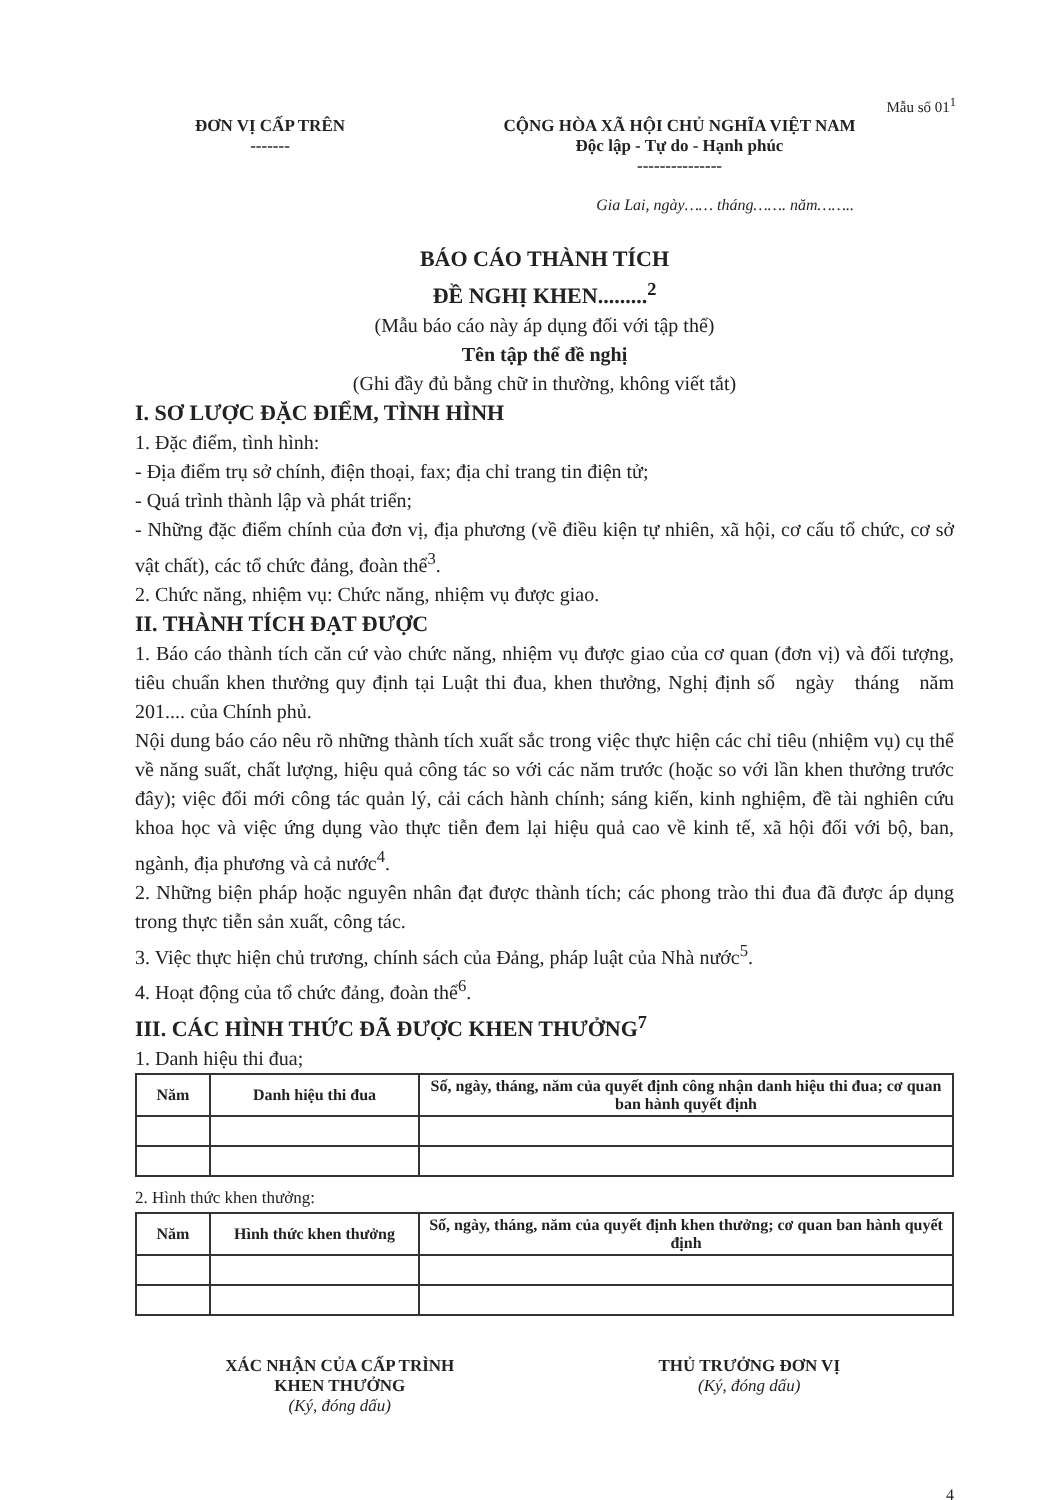Mẫu số 01<sup>1</sup>
ĐƠN VỊ CẤP TRÊN
-------
CỘNG HÒA XÃ HỘI CHỦ NGHĨA VIỆT NAM
Độc lập - Tự do - Hạnh phúc
---------------
Gia Lai, ngày…… tháng……. năm……..
BÁO CÁO THÀNH TÍCH
ĐỀ NGHỊ KHEN.........<sup>2</sup>
(Mẫu báo cáo này áp dụng đối với tập thể)
Tên tập thể đề nghị
(Ghi đầy đủ bằng chữ in thường, không viết tắt)
I. SƠ LƯỢC ĐẶC ĐIỂM, TÌNH HÌNH
1. Đặc điểm, tình hình:
- Địa điểm trụ sở chính, điện thoại, fax; địa chỉ trang tin điện tử;
- Quá trình thành lập và phát triển;
- Những đặc điểm chính của đơn vị, địa phương (về điều kiện tự nhiên, xã hội, cơ cấu tổ chức, cơ sở vật chất), các tổ chức đảng, đoàn thể<sup>3</sup>.
2. Chức năng, nhiệm vụ: Chức năng, nhiệm vụ được giao.
II. THÀNH TÍCH ĐẠT ĐƯỢC
1. Báo cáo thành tích căn cứ vào chức năng, nhiệm vụ được giao của cơ quan (đơn vị) và đối tượng, tiêu chuẩn khen thưởng quy định tại Luật thi đua, khen thưởng, Nghị định số ngày tháng năm 201.... của Chính phủ.
Nội dung báo cáo nêu rõ những thành tích xuất sắc trong việc thực hiện các chỉ tiêu (nhiệm vụ) cụ thể về năng suất, chất lượng, hiệu quả công tác so với các năm trước (hoặc so với lần khen thưởng trước đây); việc đổi mới công tác quản lý, cải cách hành chính; sáng kiến, kinh nghiệm, đề tài nghiên cứu khoa học và việc ứng dụng vào thực tiễn đem lại hiệu quả cao về kinh tế, xã hội đối với bộ, ban, ngành, địa phương và cả nước<sup>4</sup>.
2. Những biện pháp hoặc nguyên nhân đạt được thành tích; các phong trào thi đua đã được áp dụng trong thực tiễn sản xuất, công tác.
3. Việc thực hiện chủ trương, chính sách của Đảng, pháp luật của Nhà nước<sup>5</sup>.
4. Hoạt động của tổ chức đảng, đoàn thể<sup>6</sup>.
III. CÁC HÌNH THỨC ĐÃ ĐƯỢC KHEN THƯỞNG<sup>7</sup>
1. Danh hiệu thi đua;
| Năm | Danh hiệu thi đua | Số, ngày, tháng, năm của quyết định công nhận danh hiệu thi đua; cơ quan ban hành quyết định |
| --- | --- | --- |
2. Hình thức khen thưởng:
| Năm | Hình thức khen thưởng | Số, ngày, tháng, năm của quyết định khen thưởng; cơ quan ban hành quyết định |
| --- | --- | --- |
XÁC NHẬN CỦA CẤP TRÌNH
KHEN THƯỞNG
(Ký, đóng dấu)
THỦ TRƯỞNG ĐƠN VỊ
(Ký, đóng dấu)
4